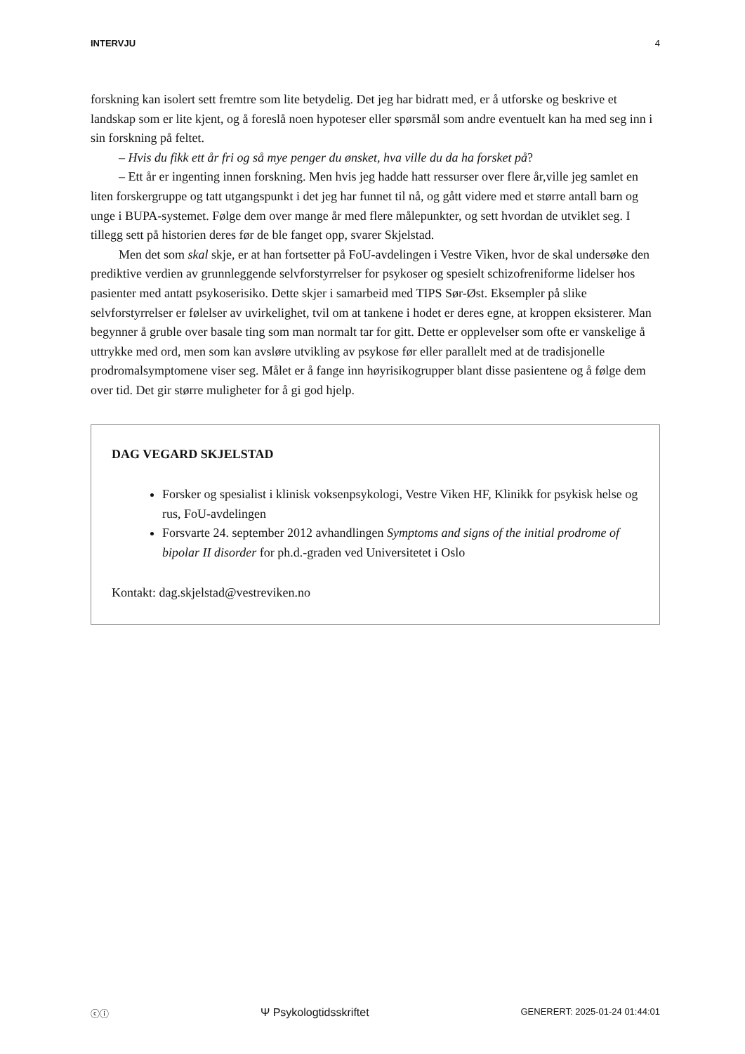INTERVJU 4
forskning kan isolert sett fremtre som lite betydelig. Det jeg har bidratt med, er å utforske og beskrive et landskap som er lite kjent, og å foreslå noen hypoteser eller spørsmål som andre eventuelt kan ha med seg inn i sin forskning på feltet.
– Hvis du fikk ett år fri og så mye penger du ønsket, hva ville du da ha forsket på?
– Ett år er ingenting innen forskning. Men hvis jeg hadde hatt ressurser over flere år,ville jeg samlet en liten forskergruppe og tatt utgangspunkt i det jeg har funnet til nå, og gått videre med et større antall barn og unge i BUPA-systemet. Følge dem over mange år med flere målepunkter, og sett hvordan de utviklet seg. I tillegg sett på historien deres før de ble fanget opp, svarer Skjelstad.
Men det som skal skje, er at han fortsetter på FoU-avdelingen i Vestre Viken, hvor de skal undersøke den prediktive verdien av grunnleggende selvforstyrrelser for psykoser og spesielt schizofreniforme lidelser hos pasienter med antatt psykoserisiko. Dette skjer i samarbeid med TIPS Sør-Øst. Eksempler på slike selvforstyrrelser er følelser av uvirkelighet, tvil om at tankene i hodet er deres egne, at kroppen eksisterer. Man begynner å gruble over basale ting som man normalt tar for gitt. Dette er opplevelser som ofte er vanskelige å uttrykke med ord, men som kan avsløre utvikling av psykose før eller parallelt med at de tradisjonelle prodromalsymptomene viser seg. Målet er å fange inn høyrisikogrupper blant disse pasientene og å følge dem over tid. Det gir større muligheter for å gi god hjelp.
DAG VEGARD SKJELSTAD
Forsker og spesialist i klinisk voksenpsykologi, Vestre Viken HF, Klinikk for psykisk helse og rus, FoU-avdelingen
Forsvarte 24. september 2012 avhandlingen Symptoms and signs of the initial prodrome of bipolar II disorder for ph.d.-graden ved Universitetet i Oslo
Kontakt: dag.skjelstad@vestreviken.no
ⓒⓘ Ψ Psykologtidsskriftet GENERERT: 2025-01-24 01:44:01